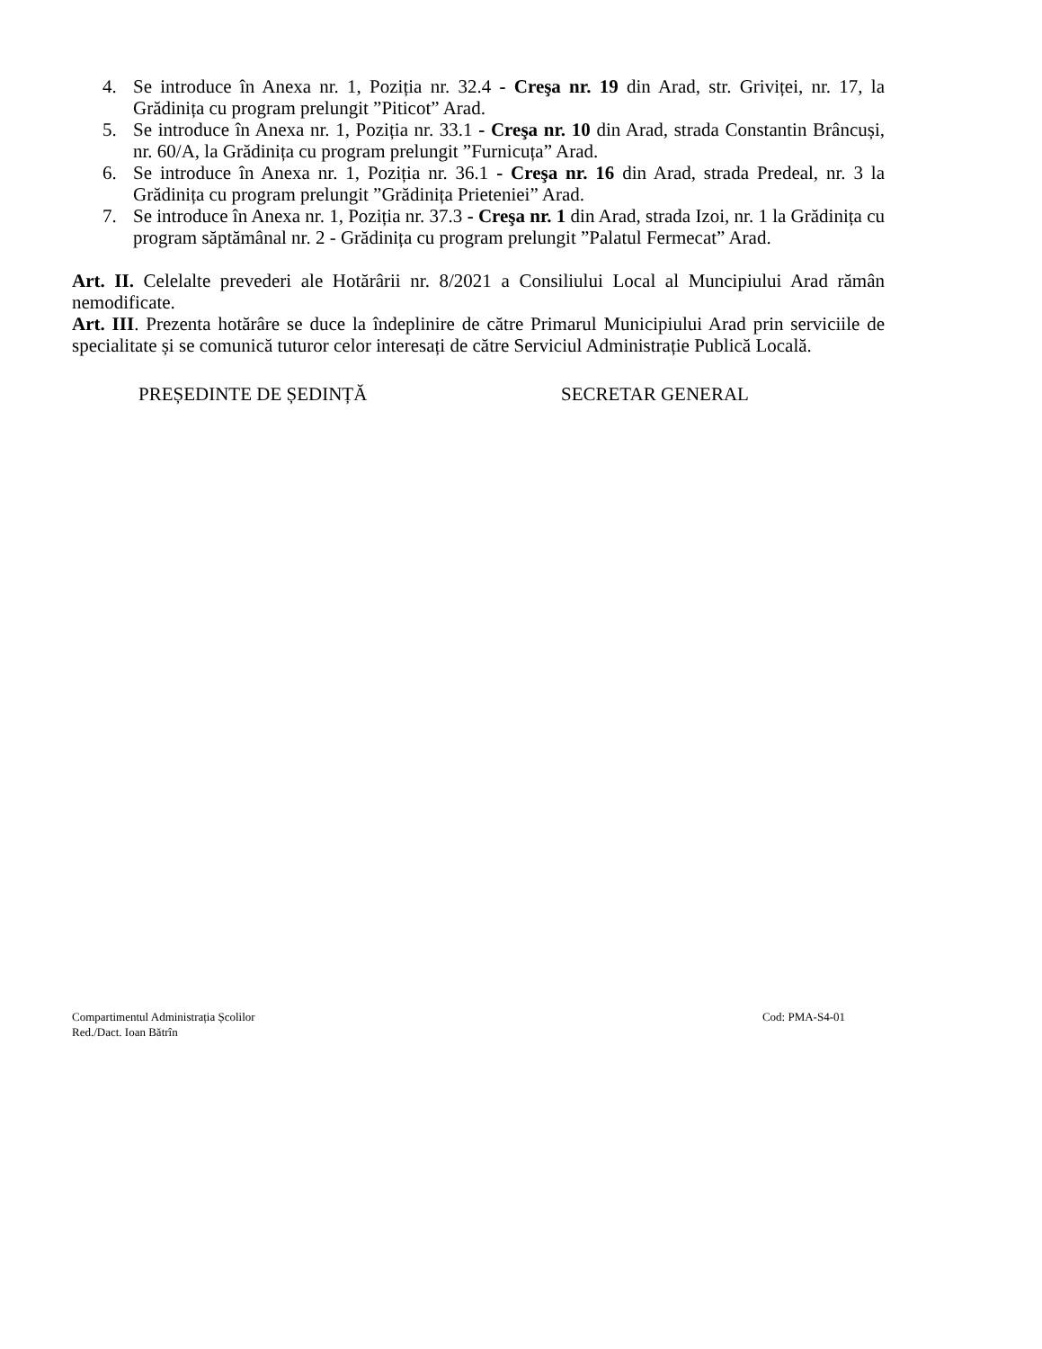4. Se introduce în Anexa nr. 1, Poziția nr. 32.4 - Creşa nr. 19 din Arad, str. Griviței, nr. 17, la Grădinița cu program prelungit ”Piticot” Arad.
5. Se introduce în Anexa nr. 1, Poziția nr. 33.1 - Creşa nr. 10 din Arad, strada Constantin Brâncuși, nr. 60/A, la Grădinița cu program prelungit ”Furnicuța” Arad.
6. Se introduce în Anexa nr. 1, Poziția nr. 36.1 - Creşa nr. 16 din Arad, strada Predeal, nr. 3 la Grădinița cu program prelungit ”Grădinița Prieteniei” Arad.
7. Se introduce în Anexa nr. 1, Poziția nr. 37.3 - Creşa nr. 1 din Arad, strada Izoi, nr. 1 la Grădinița cu program săptămânal nr. 2 - Grădinița cu program prelungit ”Palatul Fermecat” Arad.
Art. II. Celelalte prevederi ale Hotărârii nr. 8/2021 a Consiliului Local al Muncipiului Arad rămân nemodificate.
Art. III. Prezenta hotărâre se duce la îndeplinire de către Primarul Municipiului Arad prin serviciile de specialitate și se comunică tuturor celor interesați de către Serviciul Administrație Publică Locală.
PREȘEDINTE DE ȘEDINȚĂ SECRETAR GENERAL
Compartimentul Administrația Școlilor Cod: PMA-S4-01
Red./Dact. Ioan Bătrîn